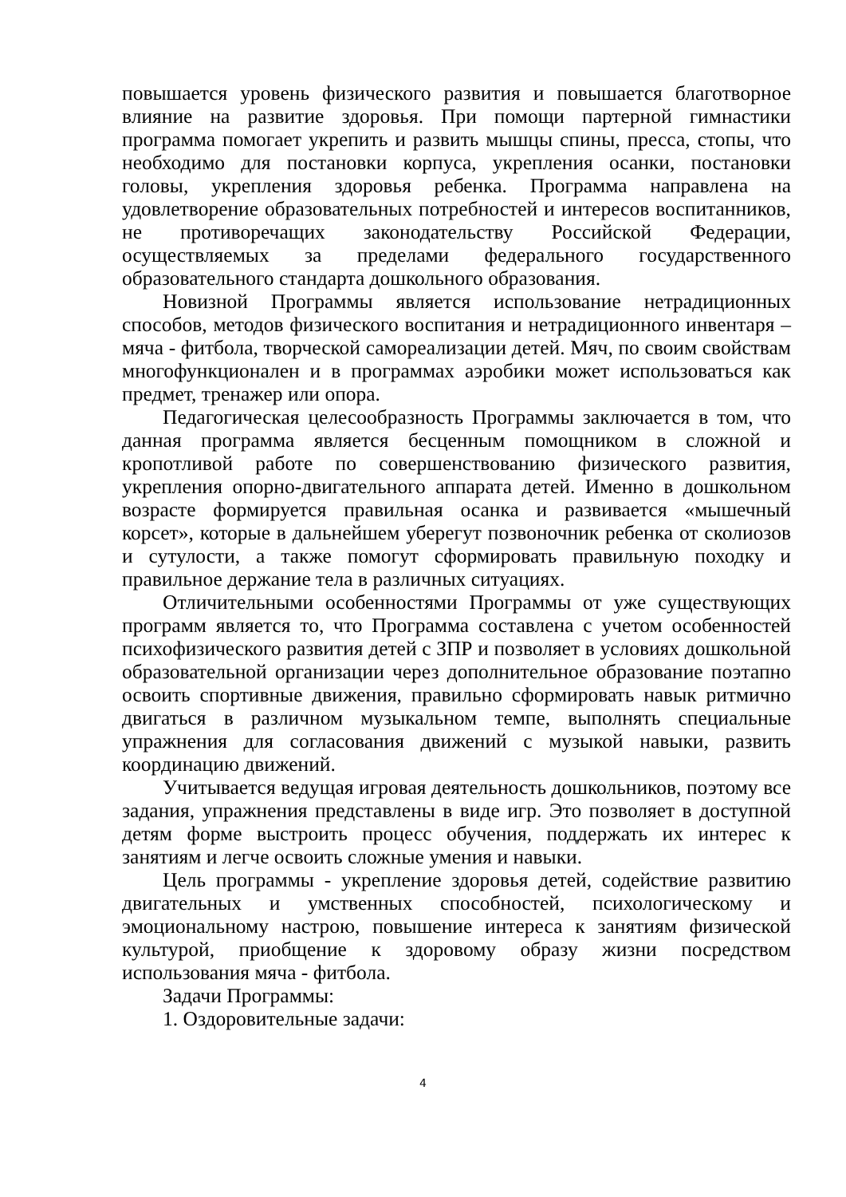повышается уровень физического развития и повышается благотворное влияние на развитие здоровья. При помощи партерной гимнастики программа помогает укрепить и развить мышцы спины, пресса, стопы, что необходимо для постановки корпуса, укрепления осанки, постановки головы, укрепления здоровья ребенка. Программа направлена на удовлетворение образовательных потребностей и интересов воспитанников, не противоречащих законодательству Российской Федерации, осуществляемых за пределами федерального государственного образовательного стандарта дошкольного образования.
Новизной Программы является использование нетрадиционных способов, методов физического воспитания и нетрадиционного инвентаря – мяча - фитбола, творческой самореализации детей. Мяч, по своим свойствам многофункционален и в программах аэробики может использоваться как предмет, тренажер или опора.
Педагогическая целесообразность Программы заключается в том, что данная программа является бесценным помощником в сложной и кропотливой работе по совершенствованию физического развития, укрепления опорно-двигательного аппарата детей. Именно в дошкольном возрасте формируется правильная осанка и развивается «мышечный корсет», которые в дальнейшем уберегут позвоночник ребенка от сколиозов и сутулости, а также помогут сформировать правильную походку и правильное держание тела в различных ситуациях.
Отличительными особенностями Программы от уже существующих программ является то, что Программа составлена с учетом особенностей психофизического развития детей с ЗПР и позволяет в условиях дошкольной образовательной организации через дополнительное образование поэтапно освоить спортивные движения, правильно сформировать навык ритмично двигаться в различном музыкальном темпе, выполнять специальные упражнения для согласования движений с музыкой навыки, развить координацию движений.
Учитывается ведущая игровая деятельность дошкольников, поэтому все задания, упражнения представлены в виде игр. Это позволяет в доступной детям форме выстроить процесс обучения, поддержать их интерес к занятиям и легче освоить сложные умения и навыки.
Цель программы - укрепление здоровья детей, содействие развитию двигательных и умственных способностей, психологическому и эмоциональному настрою, повышение интереса к занятиям физической культурой, приобщение к здоровому образу жизни посредством использования мяча - фитбола.
Задачи Программы:
1. Оздоровительные задачи:
4